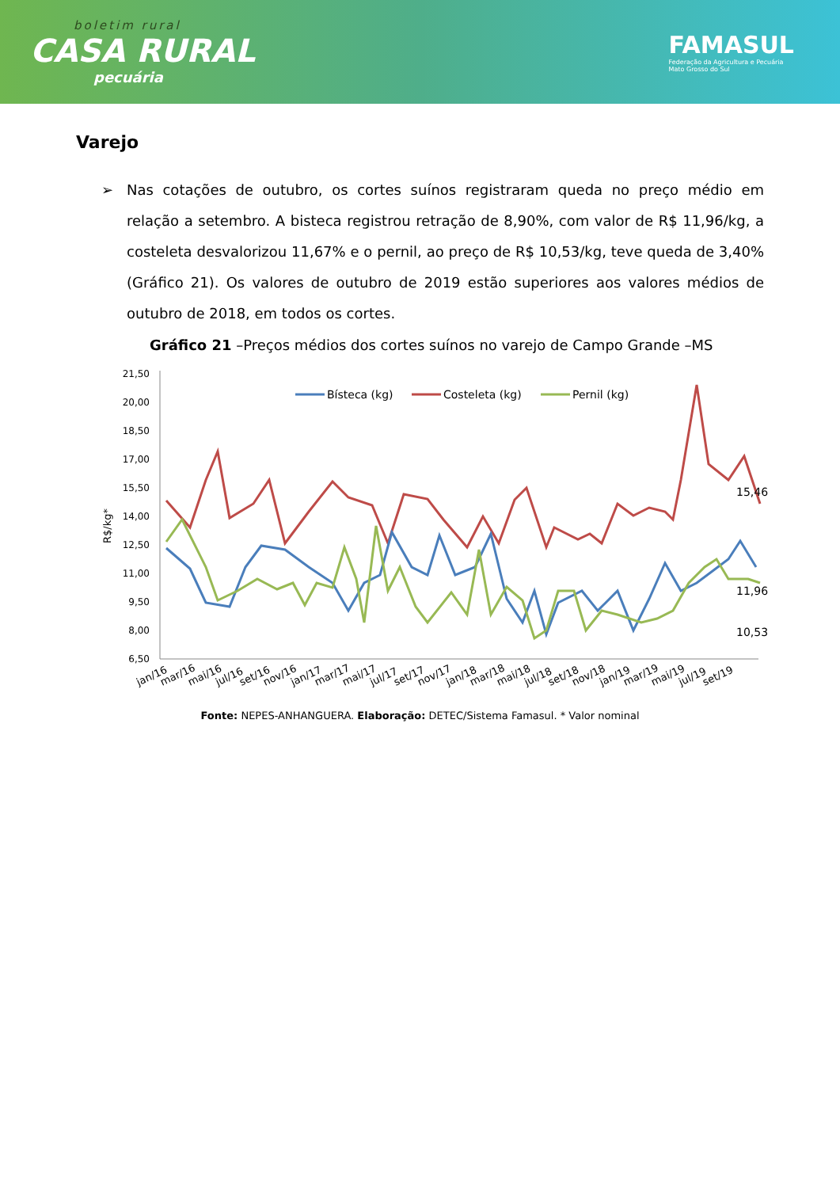boletim rural
CASA RURAL
pecuária
FAMASUL
Federação da Agricultura e Pecuária
Mato Grosso do Sul
Varejo
➢ Nas cotações de outubro, os cortes suínos registraram queda no preço médio em relação a setembro. A bisteca registrou retração de 8,90%, com valor de R$ 11,96/kg, a costeleta desvalorizou 11,67% e o pernil, ao preço de R$ 10,53/kg, teve queda de 3,40% (Gráfico 21). Os valores de outubro de 2019 estão superiores aos valores médios de outubro de 2018, em todos os cortes.
Gráfico 21 –Preços médios dos cortes suínos no varejo de Campo Grande –MS
R$/kg*
21,50
20,00
18,50
17,00
15,50
14,00
12,50
11,00
9,50
8,00
6,50
Bísteca (kg)
Costeleta (kg)
Pernil (kg)
15,46
11,96
10,53
jan/16
mar/16
mai/16
jul/16
set/16
nov/16
jan/17
mar/17
mai/17
jul/17
set/17
nov/17
jan/18
mar/18
mai/18
jul/18
set/18
nov/18
jan/19
mar/19
mai/19
jul/19
set/19
Fonte: NEPES-ANHANGUERA. Elaboração: DETEC/Sistema Famasul. * Valor nominal